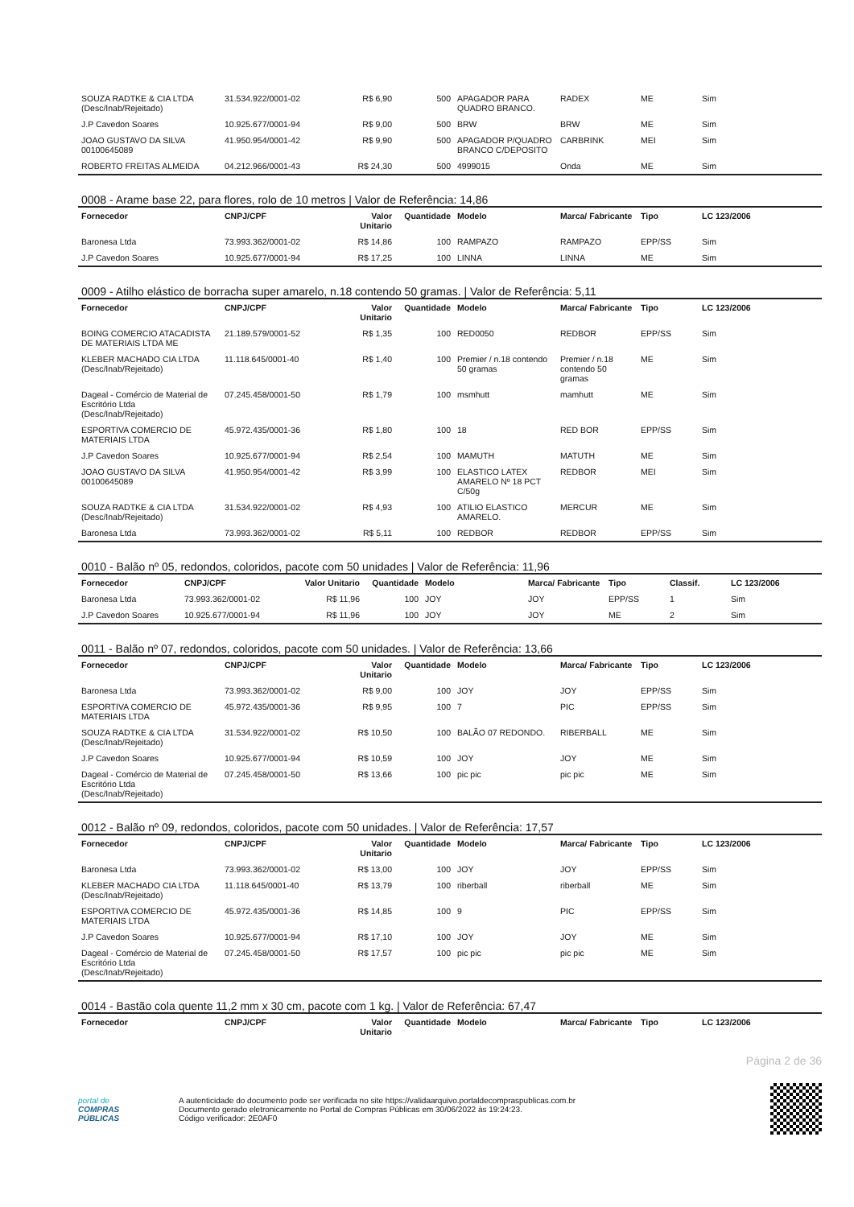| SOUZA RADTKE & CIA LTDA (Desc/Inab/Rejeitado) | 31.534.922/0001-02 | R$ 6,90 | 500 | APAGADOR PARA QUADRO BRANCO. | RADEX | ME | Sim |
| J.P Cavedon Soares | 10.925.677/0001-94 | R$ 9,00 | 500 | BRW | BRW | ME | Sim |
| JOAO GUSTAVO DA SILVA 00100645089 | 41.950.954/0001-42 | R$ 9,90 | 500 | APAGADOR P/QUADRO BRANCO C/DEPOSITO | CARBRINK | MEI | Sim |
| ROBERTO FREITAS ALMEIDA | 04.212.966/0001-43 | R$ 24,30 | 500 | 4999015 | Onda | ME | Sim |
0008 - Arame base 22, para flores, rolo de 10 metros | Valor de Referência: 14,86
| Fornecedor | CNPJ/CPF | Valor Unitario | Quantidade | Modelo | Marca/ Fabricante | Tipo | LC 123/2006 |
| --- | --- | --- | --- | --- | --- | --- | --- |
| Baronesa Ltda | 73.993.362/0001-02 | R$ 14,86 | 100 | RAMPAZO | RAMPAZO | EPP/SS | Sim |
| J.P Cavedon Soares | 10.925.677/0001-94 | R$ 17,25 | 100 | LINNA | LINNA | ME | Sim |
0009 - Atilho elástico de borracha super amarelo, n.18 contendo 50 gramas. | Valor de Referência: 5,11
| Fornecedor | CNPJ/CPF | Valor Unitario | Quantidade | Modelo | Marca/ Fabricante | Tipo | LC 123/2006 |
| --- | --- | --- | --- | --- | --- | --- | --- |
| BOING COMERCIO ATACADISTA DE MATERIAIS LTDA ME | 21.189.579/0001-52 | R$ 1,35 | 100 | RED0050 | REDBOR | EPP/SS | Sim |
| KLEBER MACHADO CIA LTDA (Desc/Inab/Rejeitado) | 11.118.645/0001-40 | R$ 1,40 | 100 | Premier / n.18 contendo 50 gramas | Premier / n.18 contendo 50 gramas | ME | Sim |
| Dageal - Comércio de Material de Escritório Ltda (Desc/Inab/Rejeitado) | 07.245.458/0001-50 | R$ 1,79 | 100 | msmhutt | mamhutt | ME | Sim |
| ESPORTIVA COMERCIO DE MATERIAIS LTDA | 45.972.435/0001-36 | R$ 1,80 | 100 | 18 | RED BOR | EPP/SS | Sim |
| J.P Cavedon Soares | 10.925.677/0001-94 | R$ 2,54 | 100 | MAMUTH | MATUTH | ME | Sim |
| JOAO GUSTAVO DA SILVA 00100645089 | 41.950.954/0001-42 | R$ 3,99 | 100 | ELASTICO LATEX AMARELO Nº 18 PCT C/50g | REDBOR | MEI | Sim |
| SOUZA RADTKE & CIA LTDA (Desc/Inab/Rejeitado) | 31.534.922/0001-02 | R$ 4,93 | 100 | ATILIO ELASTICO AMARELO. | MERCUR | ME | Sim |
| Baronesa Ltda | 73.993.362/0001-02 | R$ 5,11 | 100 | REDBOR | REDBOR | EPP/SS | Sim |
0010 - Balão nº 05, redondos, coloridos, pacote com 50 unidades | Valor de Referência: 11,96
| Fornecedor | CNPJ/CPF | Valor Unitario | Quantidade | Modelo | Marca/ Fabricante | Tipo | Classif. | LC 123/2006 |
| --- | --- | --- | --- | --- | --- | --- | --- | --- |
| Baronesa Ltda | 73.993.362/0001-02 | R$ 11,96 | 100 | JOY | JOY | EPP/SS | 1 | Sim |
| J.P Cavedon Soares | 10.925.677/0001-94 | R$ 11,96 | 100 | JOY | JOY | ME | 2 | Sim |
0011 - Balão nº 07, redondos, coloridos, pacote com 50 unidades. | Valor de Referência: 13,66
| Fornecedor | CNPJ/CPF | Valor Unitario | Quantidade | Modelo | Marca/ Fabricante | Tipo | LC 123/2006 |
| --- | --- | --- | --- | --- | --- | --- | --- |
| Baronesa Ltda | 73.993.362/0001-02 | R$ 9,00 | 100 | JOY | JOY | EPP/SS | Sim |
| ESPORTIVA COMERCIO DE MATERIAIS LTDA | 45.972.435/0001-36 | R$ 9,95 | 100 | 7 | PIC | EPP/SS | Sim |
| SOUZA RADTKE & CIA LTDA (Desc/Inab/Rejeitado) | 31.534.922/0001-02 | R$ 10,50 | 100 | BALÃO 07 REDONDO. | RIBERBALL | ME | Sim |
| J.P Cavedon Soares | 10.925.677/0001-94 | R$ 10,59 | 100 | JOY | JOY | ME | Sim |
| Dageal - Comércio de Material de Escritório Ltda (Desc/Inab/Rejeitado) | 07.245.458/0001-50 | R$ 13,66 | 100 | pic pic | pic pic | ME | Sim |
0012 - Balão nº 09, redondos, coloridos, pacote com 50 unidades. | Valor de Referência: 17,57
| Fornecedor | CNPJ/CPF | Valor Unitario | Quantidade | Modelo | Marca/ Fabricante | Tipo | LC 123/2006 |
| --- | --- | --- | --- | --- | --- | --- | --- |
| Baronesa Ltda | 73.993.362/0001-02 | R$ 13,00 | 100 | JOY | JOY | EPP/SS | Sim |
| KLEBER MACHADO CIA LTDA (Desc/Inab/Rejeitado) | 11.118.645/0001-40 | R$ 13,79 | 100 | riberball | riberball | ME | Sim |
| ESPORTIVA COMERCIO DE MATERIAIS LTDA | 45.972.435/0001-36 | R$ 14,85 | 100 | 9 | PIC | EPP/SS | Sim |
| J.P Cavedon Soares | 10.925.677/0001-94 | R$ 17,10 | 100 | JOY | JOY | ME | Sim |
| Dageal - Comércio de Material de Escritório Ltda (Desc/Inab/Rejeitado) | 07.245.458/0001-50 | R$ 17,57 | 100 | pic pic | pic pic | ME | Sim |
0014 - Bastão cola quente 11,2 mm x 30 cm, pacote com 1 kg. | Valor de Referência: 67,47
| Fornecedor | CNPJ/CPF | Valor Unitario | Quantidade | Modelo | Marca/ Fabricante | Tipo | LC 123/2006 |
| --- | --- | --- | --- | --- | --- | --- | --- |
Página 2 de 36
portal de
COMPRAS
PÚBLICAS
A autenticidade do documento pode ser verificada no site https://validaarquivo.portaldecompraspublicas.com.br
Documento gerado eletronicamente no Portal de Compras Públicas em 30/06/2022 às 19:24:23.
Código verificador: 2E0AF0